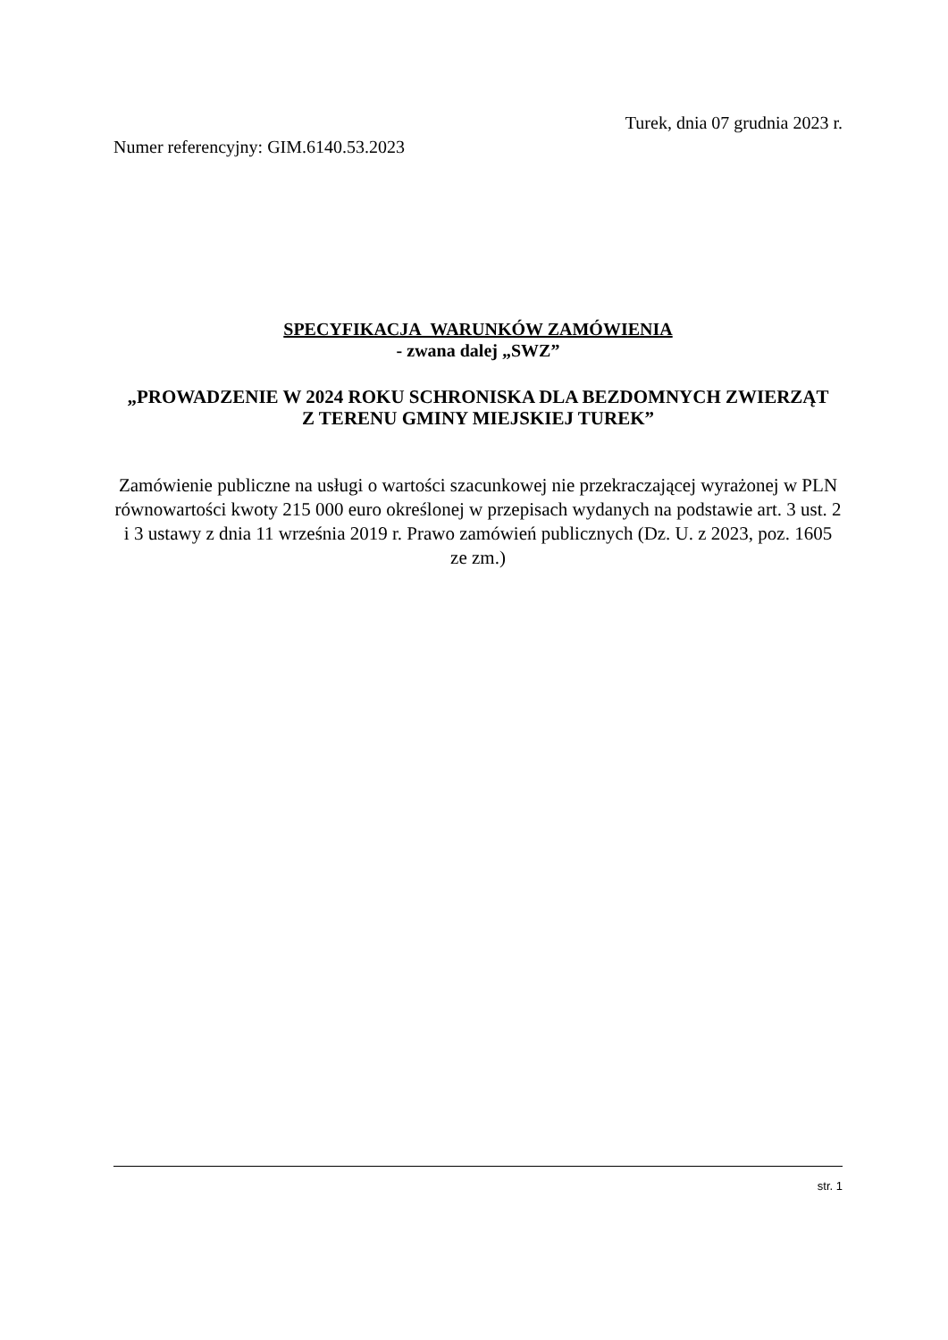Turek, dnia 07 grudnia 2023 r.
Numer referencyjny: GIM.6140.53.2023
SPECYFIKACJA WARUNKÓW ZAMÓWIENIA
- zwana dalej „SWZ”
„PROWADZENIE W 2024 ROKU SCHRONISKA DLA BEZDOMNYCH ZWIERZĄT
Z TERENU GMINY MIEJSKIEJ TUREK”
Zamówienie publiczne na usługi o wartości szacunkowej nie przekraczającej wyrażonej w PLN równowartości kwoty 215 000 euro określonej w przepisach wydanych na podstawie art. 3 ust. 2 i 3 ustawy z dnia 11 września 2019 r. Prawo zamówień publicznych (Dz. U. z 2023, poz. 1605 ze zm.)
str. 1